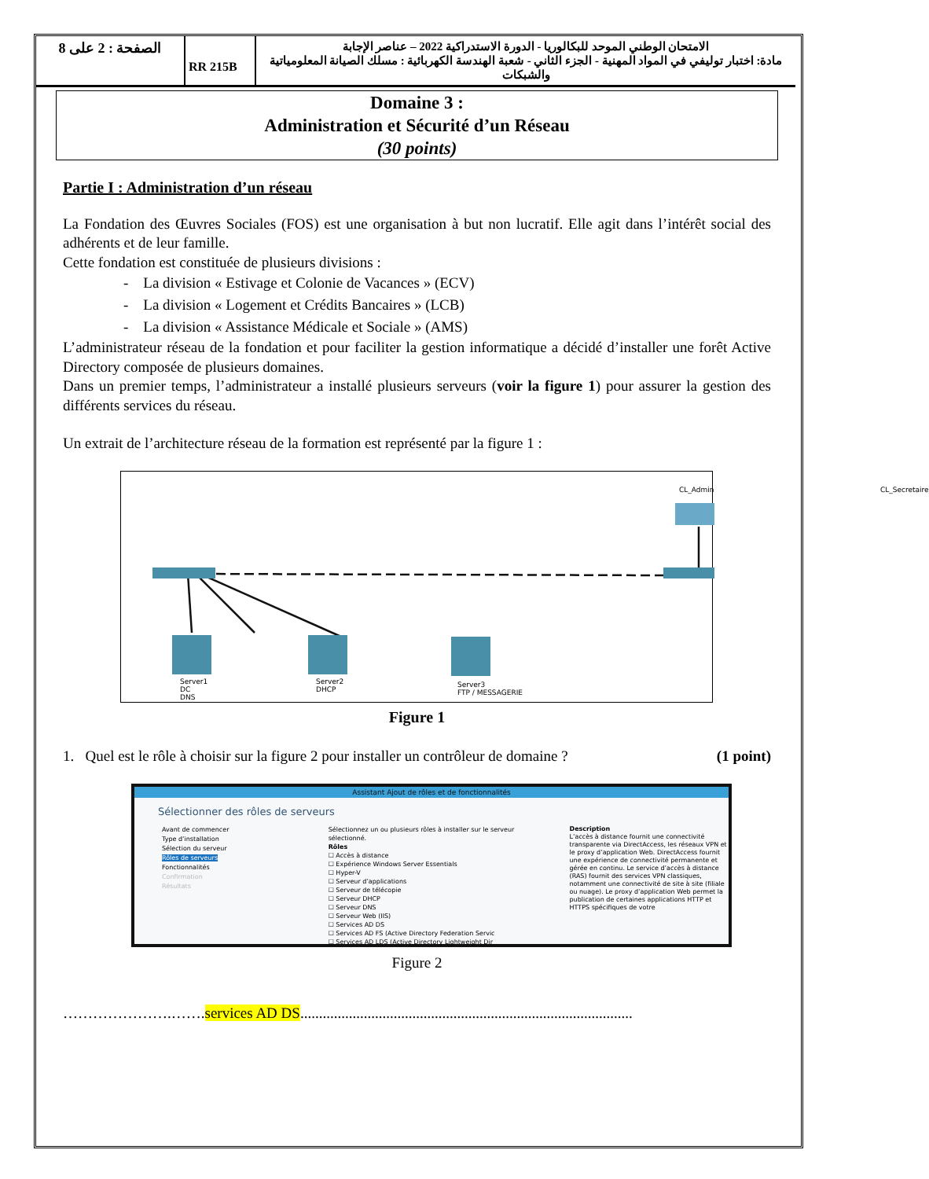| الصفحة : 2 على 8 | RR 215B | الامتحان الوطني الموحد للبكالوريا - الدورة الاستدراكية 2022 – عناصر الإجابة مادة: اختبار توليفي في المواد المهنية - الجزء الثاني - شعبة الهندسة الكهربائية : مسلك الصيانة المعلومياتية والشبكات |
Domaine 3 :
Administration et Sécurité d’un Réseau
(30 points)
Partie I : Administration d’un réseau
La Fondation des Œuvres Sociales (FOS) est une organisation à but non lucratif. Elle agit dans l’intérêt social des adhérents et de leur famille.
Cette fondation est constituée de plusieurs divisions :
- La division « Estivage et Colonie de Vacances » (ECV)
- La division « Logement et Crédits Bancaires » (LCB)
- La division « Assistance Médicale et Sociale » (AMS)
L’administrateur réseau de la fondation et pour faciliter la gestion informatique a décidé d’installer une forêt Active Directory composée de plusieurs domaines.
Dans un premier temps, l’administrateur a installé plusieurs serveurs (voir la figure 1) pour assurer la gestion des différents services du réseau.
Un extrait de l’architecture réseau de la formation est représenté par la figure 1 :
CL_Admin CL_Secretaire
Server1
DC
DNS
Server2
DHCP
Server3
FTP / MESSAGERIE
Figure 1
1. Quel est le rôle à choisir sur la figure 2 pour installer un contrôleur de domaine ? (1 point)
Assistant Ajout de rôles et de fonctionnalités
Sélectionner des rôles de serveurs
Avant de commencer
Type d’installation
Sélection du serveur
Rôles de serveurs
Fonctionnalités
Confirmation
Résultats
Sélectionnez un ou plusieurs rôles à installer sur le serveur sélectionné.
Rôles
☐ Accès à distance
☐ Expérience Windows Server Essentials
☐ Hyper-V
☐ Serveur d’applications
☐ Serveur de télécopie
☐ Serveur DHCP
☐ Serveur DNS
☐ Serveur Web (IIS)
☐ Services AD DS
☐ Services AD FS (Active Directory Federation Servic
☐ Services AD LDS (Active Directory Lightweight Dir
Description
L’accès à distance fournit une connectivité transparente via DirectAccess, les réseaux VPN et le proxy d’application Web. DirectAccess fournit une expérience de connectivité permanente et gérée en continu. Le service d’accès à distance (RAS) fournit des services VPN classiques, notamment une connectivité de site à site (filiale ou nuage). Le proxy d’application Web permet la publication de certaines applications HTTP et HTTPS spécifiques de votre
Figure 2
………………….…….services AD DS.........................................................................................